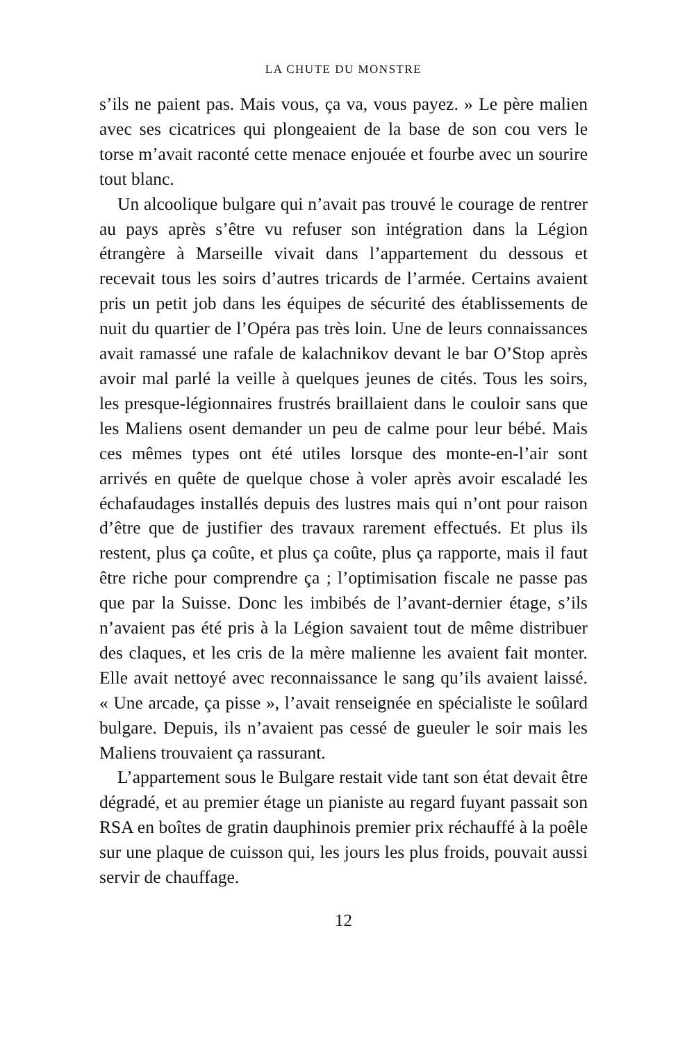LA CHUTE DU MONSTRE
s’ils ne paient pas. Mais vous, ça va, vous payez. » Le père malien avec ses cicatrices qui plongeaient de la base de son cou vers le torse m’avait raconté cette menace enjouée et fourbe avec un sourire tout blanc.
Un alcoolique bulgare qui n’avait pas trouvé le courage de rentrer au pays après s’être vu refuser son intégration dans la Légion étrangère à Marseille vivait dans l’appartement du dessous et recevait tous les soirs d’autres tricards de l’armée. Certains avaient pris un petit job dans les équipes de sécurité des établissements de nuit du quartier de l’Opéra pas très loin. Une de leurs connaissances avait ramassé une rafale de kalachnikov devant le bar O’Stop après avoir mal parlé la veille à quelques jeunes de cités. Tous les soirs, les presque-légionnaires frustrés braillaient dans le couloir sans que les Maliens osent demander un peu de calme pour leur bébé. Mais ces mêmes types ont été utiles lorsque des monte-en-l’air sont arrivés en quête de quelque chose à voler après avoir escaladé les échafaudages installés depuis des lustres mais qui n’ont pour raison d’être que de justifier des travaux rarement effectués. Et plus ils restent, plus ça coûte, et plus ça coûte, plus ça rapporte, mais il faut être riche pour comprendre ça ; l’optimisation fiscale ne passe pas que par la Suisse. Donc les imbibés de l’avant-dernier étage, s’ils n’avaient pas été pris à la Légion savaient tout de même distribuer des claques, et les cris de la mère malienne les avaient fait monter. Elle avait nettoyé avec reconnaissance le sang qu’ils avaient laissé. « Une arcade, ça pisse », l’avait renseignée en spécialiste le soûlard bulgare. Depuis, ils n’avaient pas cessé de gueuler le soir mais les Maliens trouvaient ça rassurant.
L’appartement sous le Bulgare restait vide tant son état devait être dégradé, et au premier étage un pianiste au regard fuyant passait son RSA en boîtes de gratin dauphinois premier prix réchauffé à la poêle sur une plaque de cuisson qui, les jours les plus froids, pouvait aussi servir de chauffage.
12